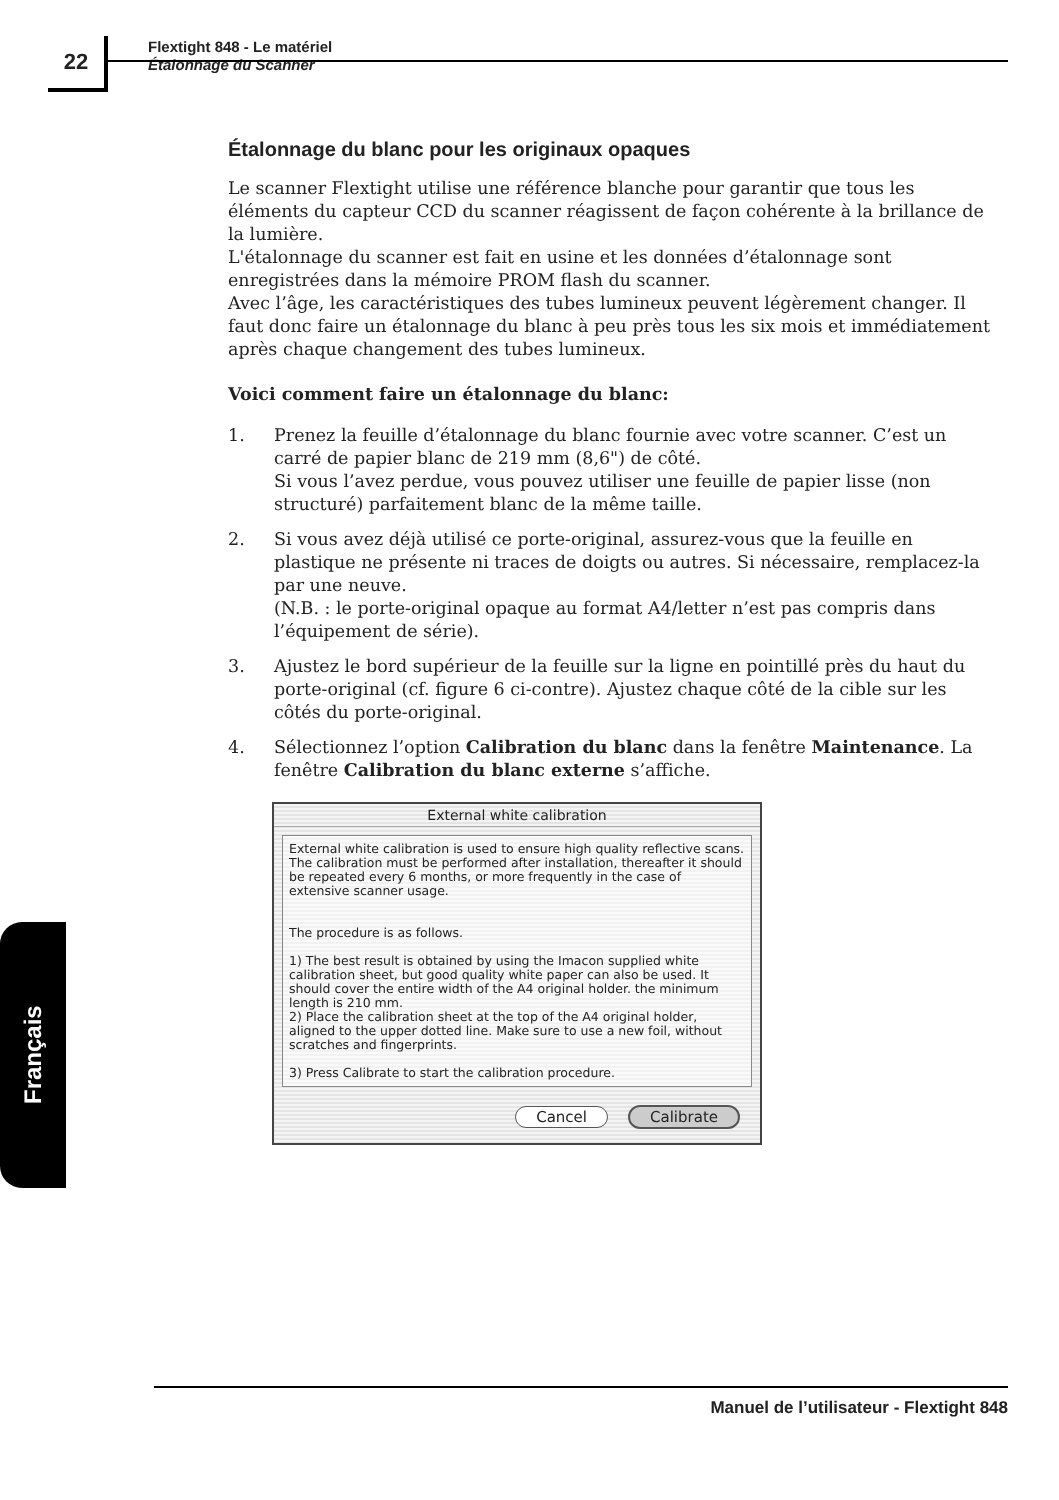22
Flextight 848 - Le matériel
Étalonnage du Scanner
Français
Étalonnage du blanc pour les originaux opaques
Le scanner Flextight utilise une référence blanche pour garantir que tous les éléments du capteur CCD du scanner réagissent de façon cohérente à la brillance de la lumière.
L'étalonnage du scanner est fait en usine et les données d’étalonnage sont enregistrées dans la mémoire PROM flash du scanner.
Avec l’âge, les caractéristiques des tubes lumineux peuvent légèrement changer. Il faut donc faire un étalonnage du blanc à peu près tous les six mois et immédiatement après chaque changement des tubes lumineux.
Voici comment faire un étalonnage du blanc:
1. Prenez la feuille d’étalonnage du blanc fournie avec votre scanner. C’est un carré de papier blanc de 219 mm (8,6") de côté.
Si vous l’avez perdue, vous pouvez utiliser une feuille de papier lisse (non structuré) parfaitement blanc de la même taille.
2. Si vous avez déjà utilisé ce porte-original, assurez-vous que la feuille en plastique ne présente ni traces de doigts ou autres. Si nécessaire, remplacez-la par une neuve.
(N.B. : le porte-original opaque au format A4/letter n’est pas compris dans l’équipement de série).
3. Ajustez le bord supérieur de la feuille sur la ligne en pointillé près du haut du porte-original (cf. figure 6 ci-contre). Ajustez chaque côté de la cible sur les côtés du porte-original.
4. Sélectionnez l’option Calibration du blanc dans la fenêtre Maintenance. La fenêtre Calibration du blanc externe s’affiche.
External white calibration
External white calibration is used to ensure high quality reflective scans. The calibration must be performed after installation, thereafter it should be repeated every 6 months, or more frequently in the case of extensive scanner usage.
The procedure is as follows.
1) The best result is obtained by using the Imacon supplied white calibration sheet, but good quality white paper can also be used. It should cover the entire width of the A4 original holder. the minimum length is 210 mm.
2) Place the calibration sheet at the top of the A4 original holder, aligned to the upper dotted line. Make sure to use a new foil, without scratches and fingerprints.
3) Press Calibrate to start the calibration procedure.
Cancel Calibrate
Manuel de l’utilisateur - Flextight 848